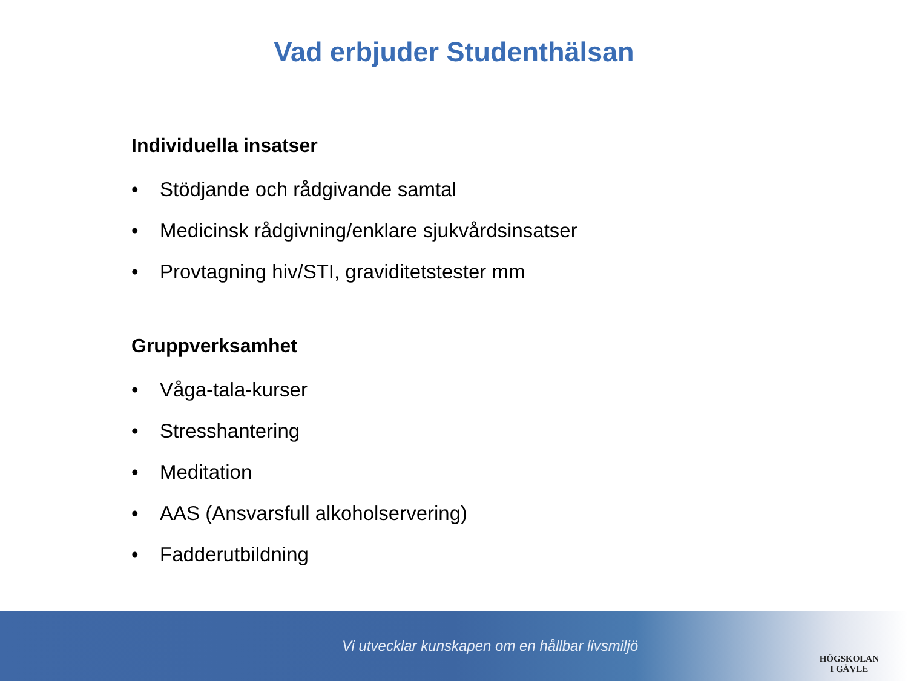Vad erbjuder Studenthälsan
Individuella insatser
• Stödjande och rådgivande samtal
• Medicinsk rådgivning/enklare sjukvårdsinsatser
• Provtagning hiv/STI, graviditetstester mm
Gruppverksamhet
• Våga-tala-kurser
• Stresshantering
• Meditation
• AAS (Ansvarsfull alkoholservering)
• Fadderutbildning
Vi utvecklar kunskapen om en hållbar livsmiljö
HÖGSKOLAN
I GÄVLE